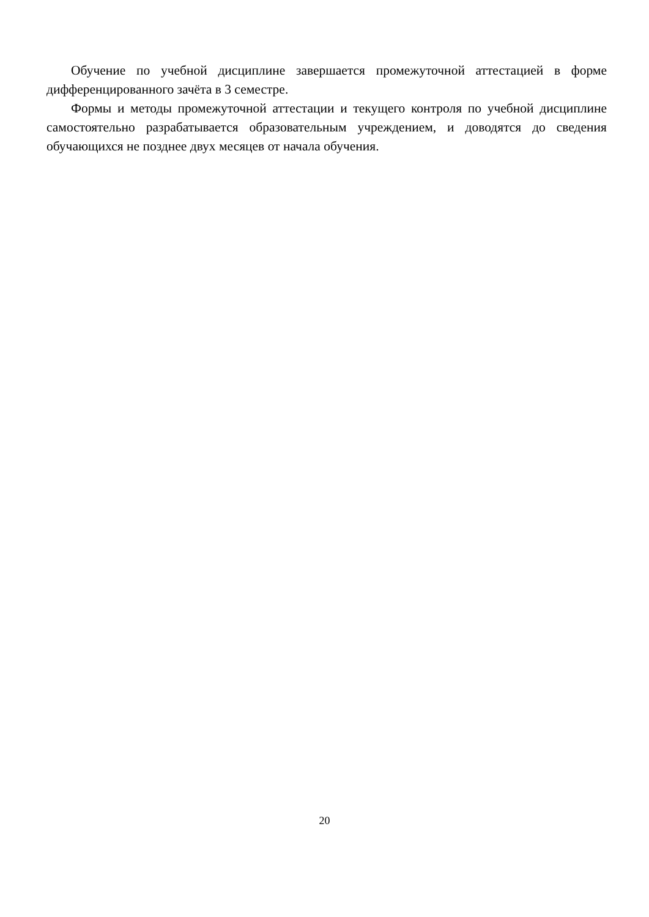Обучение по учебной дисциплине завершается промежуточной аттестацией в форме дифференцированного зачёта в 3 семестре.
Формы и методы промежуточной аттестации и текущего контроля по учебной дисциплине самостоятельно разрабатывается образовательным учреждением, и доводятся до сведения обучающихся не позднее двух месяцев от начала обучения.
20